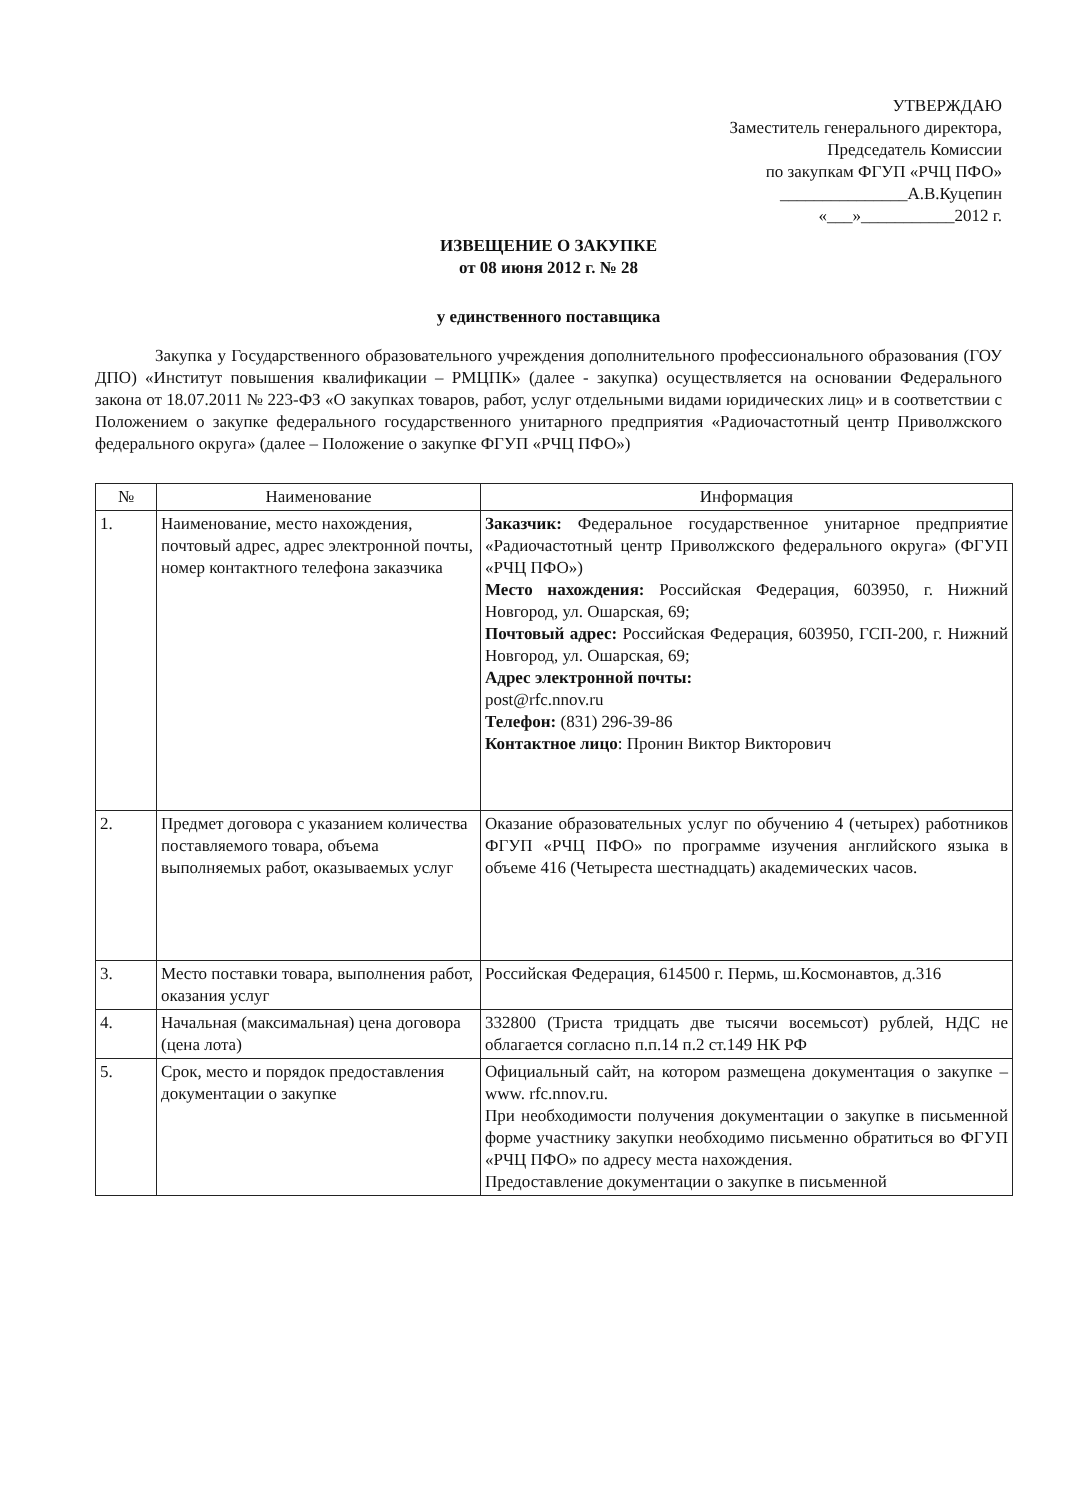УТВЕРЖДАЮ
Заместитель генерального директора,
Председатель Комиссии
по закупкам ФГУП «РЧЦ ПФО»
_______________А.В.Куцепин
«___»___________2012 г.
ИЗВЕЩЕНИЕ О ЗАКУПКЕ
от 08 июня 2012 г. № 28
у единственного поставщика
Закупка у Государственного образовательного учреждения дополнительного профессионального образования (ГОУ ДПО) «Институт повышения квалификации – РМЦПК» (далее - закупка) осуществляется на основании Федерального закона от 18.07.2011 № 223-ФЗ «О закупках товаров, работ, услуг отдельными видами юридических лиц» и в соответствии с Положением о закупке федерального государственного унитарного предприятия «Радиочастотный центр Приволжского федерального округа» (далее – Положение о закупке ФГУП «РЧЦ ПФО»)
| № | Наименование | Информация |
| --- | --- | --- |
| 1. | Наименование, место нахождения, почтовый адрес, адрес электронной почты, номер контактного телефона заказчика | Заказчик: Федеральное государственное унитарное предприятие «Радиочастотный центр Приволжского федерального округа» (ФГУП «РЧЦ ПФО») Место нахождения: Российская Федерация, 603950, г. Нижний Новгород, ул. Ошарская, 69; Почтовый адрес: Российская Федерация, 603950, ГСП-200, г. Нижний Новгород, ул. Ошарская, 69; Адрес электронной почты: post@rfc.nnov.ru Телефон: (831) 296-39-86 Контактное лицо : Пронин Виктор Викторович |
| 2. | Предмет договора с указанием количества поставляемого товара, объема выполняемых работ, оказываемых услуг | Оказание образовательных услуг по обучению 4 (четырех) работников ФГУП «РЧЦ ПФО» по программе изучения английского языка в объеме 416 (Четыреста шестнадцать) академических часов. |
| 3. | Место поставки товара, выполнения работ, оказания услуг | Российская Федерация, 614500 г. Пермь, ш.Космонавтов, д.316 |
| 4. | Начальная (максимальная) цена договора (цена лота) | 332800 (Триста тридцать две тысячи восемьсот) рублей, НДС не облагается согласно п.п.14 п.2 ст.149 НК РФ |
| 5. | Срок, место и порядок предоставления документации о закупке | Официальный сайт, на котором размещена документация о закупке – www. rfc.nnov.ru. При необходимости получения документации о закупке в письменной форме участнику закупки необходимо письменно обратиться во ФГУП «РЧЦ ПФО» по адресу места нахождения. Предоставление документации о закупке в письменной |